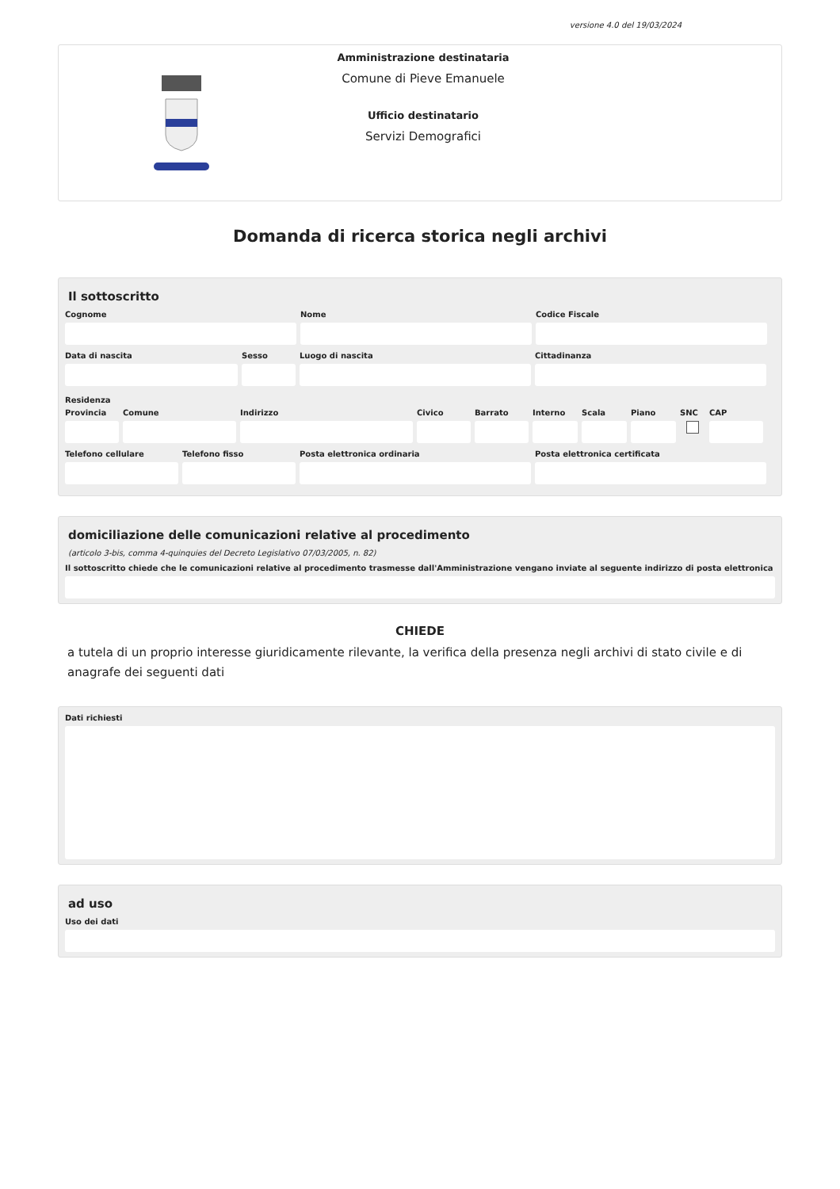versione 4.0 del 19/03/2024
Amministrazione destinataria
Comune di Pieve Emanuele
Ufficio destinatario
Servizi Demografici
Domanda di ricerca storica negli archivi
Il sottoscritto
Cognome Nome Codice Fiscale
Data di nascita Sesso Luogo di nascita Cittadinanza
Residenza
Provincia
Comune Indirizzo Civico Barrato Interno
Scala Piano SNC CAP
Telefono cellulare
Telefono fisso Posta elettronica ordinaria Posta elettronica certificata
domiciliazione delle comunicazioni relative al procedimento
(articolo 3-bis, comma 4-quinquies del Decreto Legislativo 07/03/2005, n. 82)
Il sottoscritto chiede che le comunicazioni relative al procedimento trasmesse dall'Amministrazione vengano inviate al seguente indirizzo di posta elettronica
CHIEDE
a tutela di un proprio interesse giuridicamente rilevante, la verifica della presenza negli archivi di stato civile e di anagrafe dei seguenti dati
Dati richiesti
ad uso
Uso dei dati